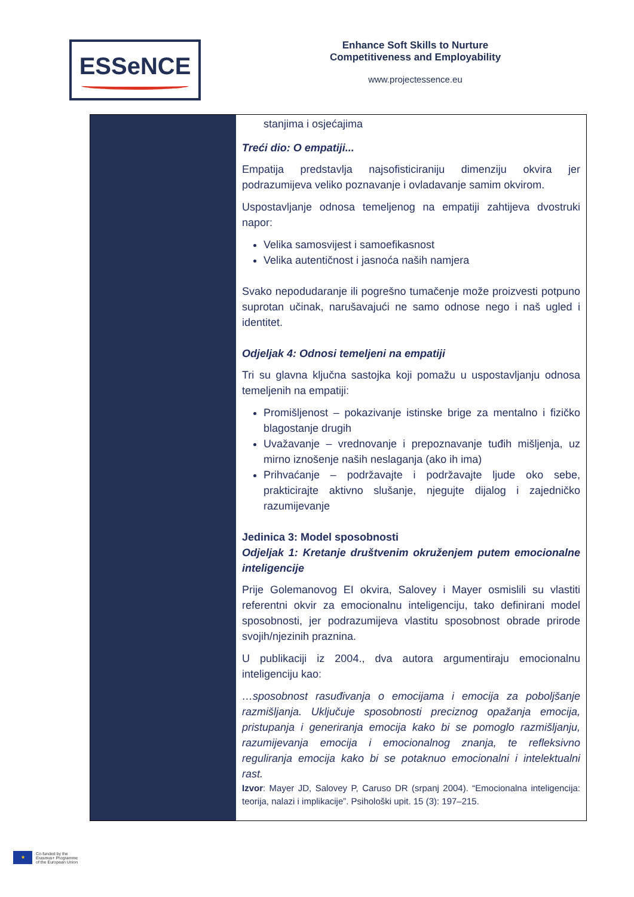ESSeNCE
Enhance Soft Skills to Nurture
Competitiveness and Employability
www.projectessence.eu
| | stanjima i osjećajima Treći dio: O empatiji... Empatija predstavlja najsofisticiraniju dimenziju okvira jer podrazumijeva veliko poznavanje i ovladavanje samim okvirom. Uspostavljanje odnosa temeljenog na empatiji zahtijeva dvostruki napor: Velika samosvijest i samoefikasnost Velika autentičnost i jasnoća naših namjera Svako nepodudaranje ili pogrešno tumačenje može proizvesti potpuno suprotan učinak, narušavajući ne samo odnose nego i naš ugled i identitet. Odjeljak 4: Odnosi temeljeni na empatiji Tri su glavna ključna sastojka koji pomažu u uspostavljanju odnosa temeljenih na empatiji: Promišljenost – pokazivanje istinske brige za mentalno i fizičko blagostanje drugih Uvažavanje – vrednovanje i prepoznavanje tuđih mišljenja, uz mirno iznošenje naših neslaganja (ako ih ima) Prihvaćanje – podržavajte i podržavajte ljude oko sebe, prakticirajte aktivno slušanje, njegujte dijalog i zajedničko razumijevanje Jedinica 3: Model sposobnosti Odjeljak 1: Kretanje društvenim okruženjem putem emocionalne inteligencije Prije Golemanovog EI okvira, Salovey i Mayer osmislili su vlastiti referentni okvir za emocionalnu inteligenciju, tako definirani model sposobnosti, jer podrazumijeva vlastitu sposobnost obrade prirode svojih/njezinih praznina. U publikaciji iz 2004., dva autora argumentiraju emocionalnu inteligenciju kao: …sposobnost rasuđivanja o emocijama i emocija za poboljšanje razmišljanja. Uključuje sposobnosti preciznog opažanja emocija, pristupanja i generiranja emocija kako bi se pomoglo razmišljanju, razumijevanja emocija i emocionalnog znanja, te refleksivno reguliranja emocija kako bi se potaknuo emocionalni i intelektualni rast. Izvor : Mayer JD, Salovey P, Caruso DR (srpanj 2004). “Emocionalna inteligencija: teorija, nalazi i implikacije”. Psihološki upit. 15 (3): 197–215. |
★
Co-funded by the
Erasmus+ Programme
of the European Union